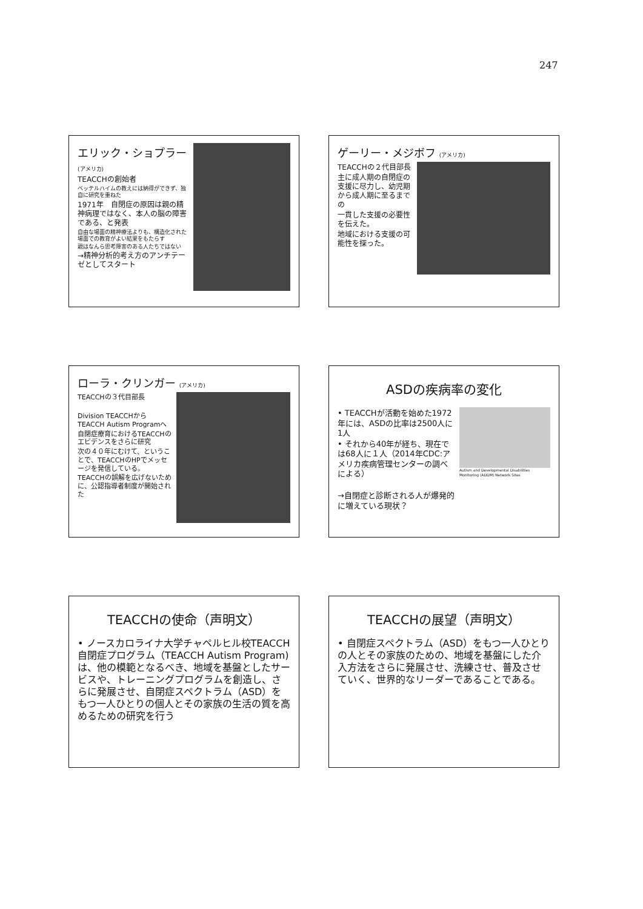247
エリック・ショプラー (アメリカ)
TEACCHの創始者
ベッテルハイムの教えには納得ができず、独自に研究を重ねた
1971年　自閉症の原因は親の精神病理ではなく、本人の脳の障害である、と発表
自由な場面の精神療法よりも、構造化された場面での教育がよい結果をもたらす
親はなんら思考障害のある人たちではない
→精神分析的考え方のアンチテーゼとしてスタート
ゲーリー・メジボフ (アメリカ)
TEACCHの２代目部長
主に成人期の自閉症の支援に尽力し、幼児期から成人期に至るまでの
一貫した支援の必要性を伝えた。
地域における支援の可能性を探った。
ローラ・クリンガー (アメリカ)
TEACCHの３代目部長
Division TEACCHからTEACCH Autism Programへ
自閉症療育におけるTEACCHのエビデンスをさらに研究
次の４０年にむけて、ということで、TEACCHのHPでメッセージを発信している。
TEACCHの誤解を広げないために、公認指導者制度が開始された
ASDの疾病率の変化
• TEACCHが活動を始めた1972年には、ASDの比率は2500人に1人
• それから40年が経ち、現在では68人に１人（2014年CDC:アメリカ疾病管理センターの調べによる）
→自閉症と診断される人が爆発的に増えている現状？
Autism and Developmental Disabilities Monitoring (ADDM) Network Sites
TEACCHの使命（声明文）
• ノースカロライナ大学チャペルヒル校TEACCH自閉症プログラム（TEACCH Autism Program)は、他の模範となるべき、地域を基盤としたサービスや、トレーニングプログラムを創造し、さらに発展させ、自閉症スペクトラム（ASD）をもつ一人ひとりの個人とその家族の生活の質を高めるための研究を行う
TEACCHの展望（声明文）
• 自閉症スペクトラム（ASD）をもつ一人ひとりの人とその家族のための、地域を基盤にした介入方法をさらに発展させ、洗練させ、普及させていく、世界的なリーダーであることである。